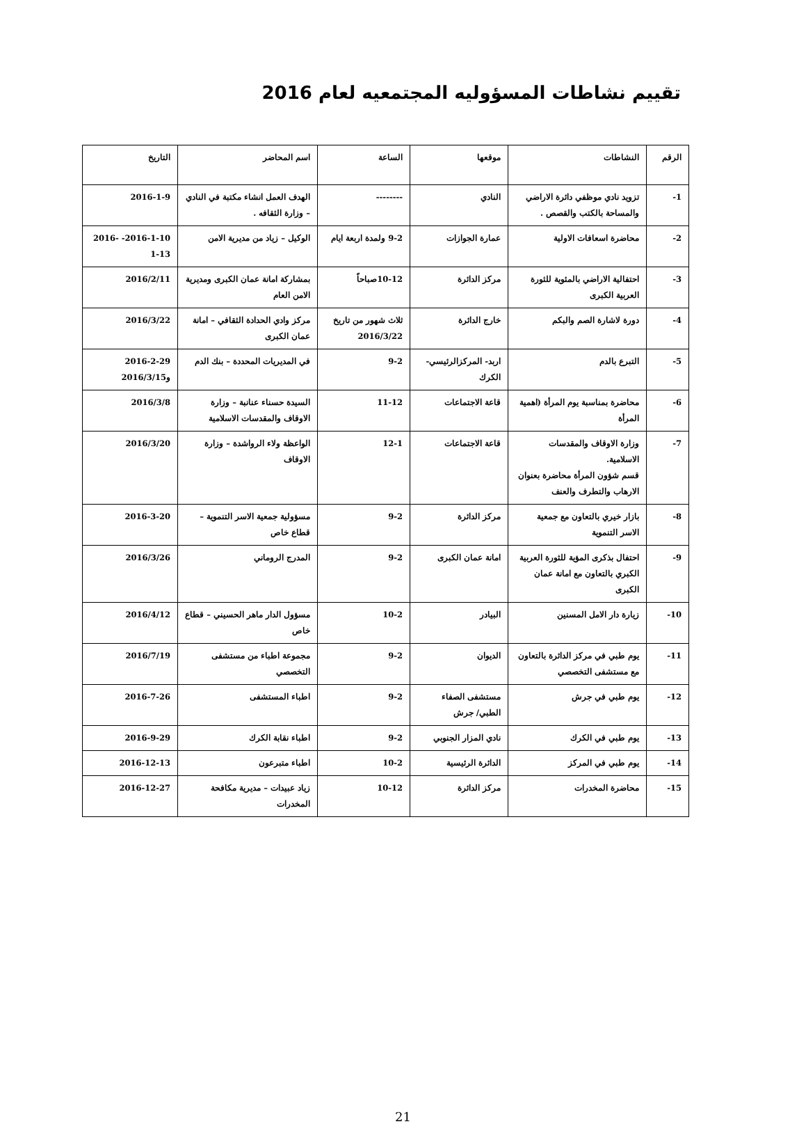تقييم نشاطات المسؤوليه المجتمعيه لعام 2016
| الرقم | النشاطات | موقعها | الساعة | اسم المحاضر | التاريخ |
| --- | --- | --- | --- | --- | --- |
| 1- | تزويد نادي موظفي دائرة الاراضي والمساحة بالكتب والقصص . | النادي | -------- | الهدف العمل انشاء مكتبة في النادي – وزارة الثقافه . | 2016-1-9 |
| 2- | محاضرة اسعافات الاولية | عمارة الجوازات | 9-2 ولمدة اربعة ايام | الوكيل – زياد من مديرية الامن | 2016-1-10- 2016-1-13 |
| 3- | احتفالية الاراضي بالمئوية للثورة العربية الكبرى | مركز الدائرة | 10-12صباحاً | بمشاركة امانة عمان الكبرى ومديرية الامن العام | 2016/2/11 |
| 4- | دورة لاشارة الصم والبكم | خارج الدائرة | ثلاث شهور من تاريخ 2016/3/22 | مركز وادي الحدادة الثقافي – امانة عمان الكبرى | 2016/3/22 |
| 5- | التبرع بالدم | اربد- المركزالرئيسي- الكرك | 9-2 | في المديريات المحددة – بنك الدم | 2016-2-29 و2016/3/15 |
| 6- | محاضرة بمناسبة يوم المرأة (اهمية المرأة | قاعة الاجتماعات | 11-12 | السيدة حسناء عنانبة – وزارة الاوقاف والمقدسات الاسلامية | 2016/3/8 |
| 7- | وزارة الاوقاف والمقدسات الاسلامية. قسم شؤون المرأة محاضرة بعنوان الارهاب والتطرف والعنف | قاعة الاجتماعات | 12-1 | الواعظة ولاء الرواشدة – وزارة الاوقاف | 2016/3/20 |
| 8- | بازار خيري بالتعاون مع جمعية الاسر التنموية | مركز الدائرة | 9-2 | مسؤولية جمعية الاسر التنموية – قطاع خاص | 2016-3-20 |
| 9- | احتفال بذكرى المؤية للثورة العربية الكبري بالتعاون مع امانة عمان الكبرى | امانة عمان الكبرى | 9-2 | المدرج الروماني | 2016/3/26 |
| 10- | زيارة دار الامل المسنين | البيادر | 10-2 | مسؤول الدار ماهر الحسيني – قطاع خاص | 2016/4/12 |
| 11- | يوم طبي في مركز الدائرة بالتعاون مع مستشفى التخصصي | الديوان | 9-2 | مجموعة اطباء من مستشفى التخصصي | 2016/7/19 |
| 12- | يوم طبي في جرش | مستشفى الصفاء الطبي/ جرش | 9-2 | اطباء المستشفى | 2016-7-26 |
| 13- | يوم طبي في الكرك | نادي المزار الجنوبي | 9-2 | اطباء نقابة الكرك | 2016-9-29 |
| 14- | يوم طبي في المركز | الدائرة الرئيسية | 10-2 | اطباء متبرعون | 2016-12-13 |
| 15- | محاضرة المخدرات | مركز الدائرة | 10-12 | زياد عبيدات – مديرية مكافحة المخدرات | 2016-12-27 |
21